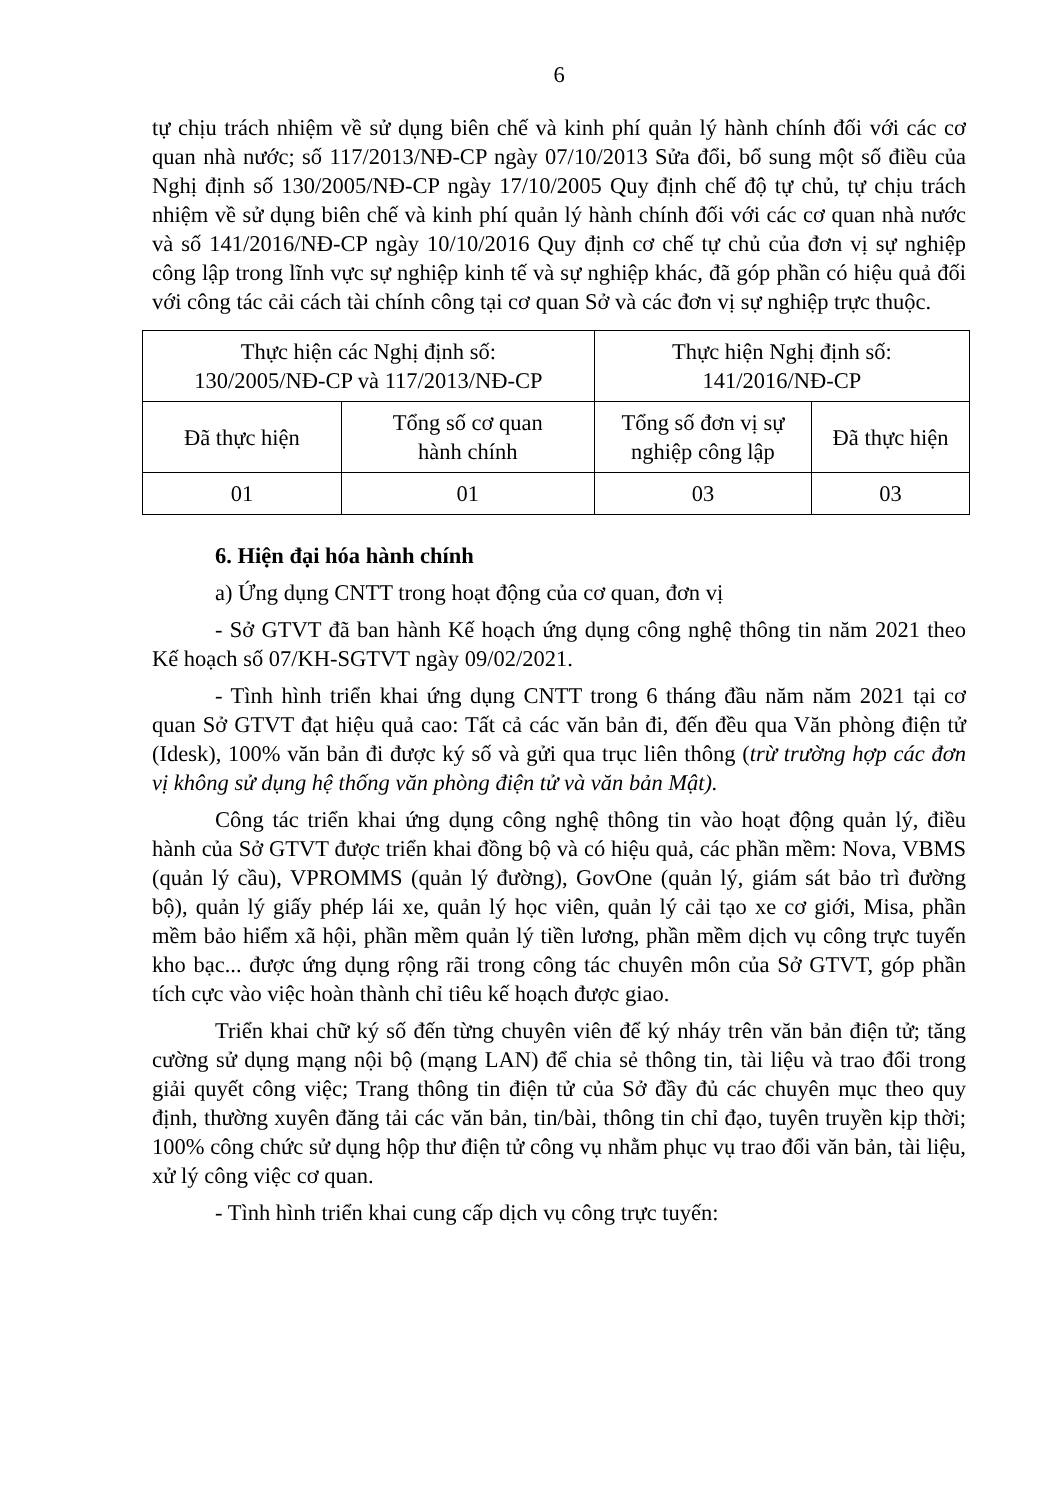6
tự chịu trách nhiệm về sử dụng biên chế và kinh phí quản lý hành chính đối với các cơ quan nhà nước; số 117/2013/NĐ-CP ngày 07/10/2013 Sửa đổi, bổ sung một số điều của Nghị định số 130/2005/NĐ-CP ngày 17/10/2005 Quy định chế độ tự chủ, tự chịu trách nhiệm về sử dụng biên chế và kinh phí quản lý hành chính đối với các cơ quan nhà nước và số 141/2016/NĐ-CP ngày 10/10/2016 Quy định cơ chế tự chủ của đơn vị sự nghiệp công lập trong lĩnh vực sự nghiệp kinh tế và sự nghiệp khác, đã góp phần có hiệu quả đối với công tác cải cách tài chính công tại cơ quan Sở và các đơn vị sự nghiệp trực thuộc.
| Thực hiện các Nghị định số: 130/2005/NĐ-CP và 117/2013/NĐ-CP | | Thực hiện Nghị định số: 141/2016/NĐ-CP | |
| Đã thực hiện | Tổng số cơ quan hành chính | Tổng số đơn vị sự nghiệp công lập | Đã thực hiện |
| 01 | 01 | 03 | 03 |
6. Hiện đại hóa hành chính
a) Ứng dụng CNTT trong hoạt động của cơ quan, đơn vị
- Sở GTVT đã ban hành Kế hoạch ứng dụng công nghệ thông tin năm 2021 theo Kế hoạch số 07/KH-SGTVT ngày 09/02/2021.
- Tình hình triển khai ứng dụng CNTT trong 6 tháng đầu năm năm 2021 tại cơ quan Sở GTVT đạt hiệu quả cao: Tất cả các văn bản đi, đến đều qua Văn phòng điện tử (Idesk), 100% văn bản đi được ký số và gửi qua trục liên thông (trừ trường hợp các đơn vị không sử dụng hệ thống văn phòng điện tử và văn bản Mật).
Công tác triển khai ứng dụng công nghệ thông tin vào hoạt động quản lý, điều hành của Sở GTVT được triển khai đồng bộ và có hiệu quả, các phần mềm: Nova, VBMS (quản lý cầu), VPROMMS (quản lý đường), GovOne (quản lý, giám sát bảo trì đường bộ), quản lý giấy phép lái xe, quản lý học viên, quản lý cải tạo xe cơ giới, Misa, phần mềm bảo hiểm xã hội, phần mềm quản lý tiền lương, phần mềm dịch vụ công trực tuyến kho bạc... được ứng dụng rộng rãi trong công tác chuyên môn của Sở GTVT, góp phần tích cực vào việc hoàn thành chỉ tiêu kế hoạch được giao.
Triển khai chữ ký số đến từng chuyên viên để ký nháy trên văn bản điện tử; tăng cường sử dụng mạng nội bộ (mạng LAN) để chia sẻ thông tin, tài liệu và trao đổi trong giải quyết công việc; Trang thông tin điện tử của Sở đầy đủ các chuyên mục theo quy định, thường xuyên đăng tải các văn bản, tin/bài, thông tin chỉ đạo, tuyên truyền kịp thời; 100% công chức sử dụng hộp thư điện tử công vụ nhằm phục vụ trao đổi văn bản, tài liệu, xử lý công việc cơ quan.
- Tình hình triển khai cung cấp dịch vụ công trực tuyến: